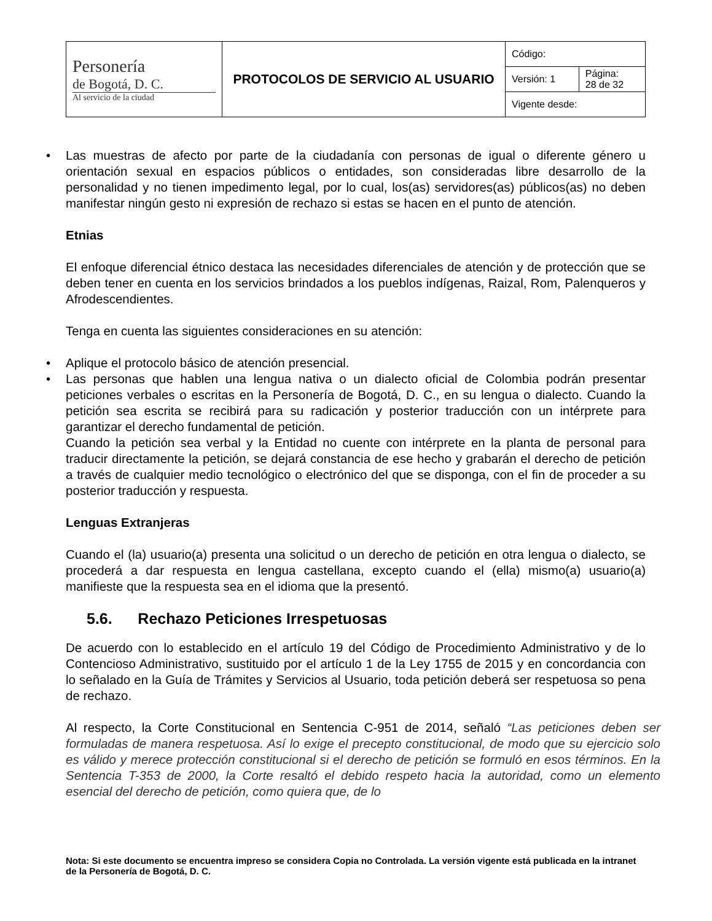| Personería de Bogotá, D. C. Al servicio de la ciudad | PROTOCOLOS DE SERVICIO AL USUARIO | Código: | |
| | | Versión: 1 | Página: 28 de 32 |
| | | Vigente desde: | |
• Las muestras de afecto por parte de la ciudadanía con personas de igual o diferente género u orientación sexual en espacios públicos o entidades, son consideradas libre desarrollo de la personalidad y no tienen impedimento legal, por lo cual, los(as) servidores(as) públicos(as) no deben manifestar ningún gesto ni expresión de rechazo si estas se hacen en el punto de atención.
Etnias
El enfoque diferencial étnico destaca las necesidades diferenciales de atención y de protección que se deben tener en cuenta en los servicios brindados a los pueblos indígenas, Raizal, Rom, Palenqueros y Afrodescendientes.
Tenga en cuenta las siguientes consideraciones en su atención:
• Aplique el protocolo básico de atención presencial.
• Las personas que hablen una lengua nativa o un dialecto oficial de Colombia podrán presentar peticiones verbales o escritas en la Personería de Bogotá, D. C., en su lengua o dialecto. Cuando la petición sea escrita se recibirá para su radicación y posterior traducción con un intérprete para garantizar el derecho fundamental de petición.
Cuando la petición sea verbal y la Entidad no cuente con intérprete en la planta de personal para traducir directamente la petición, se dejará constancia de ese hecho y grabarán el derecho de petición a través de cualquier medio tecnológico o electrónico del que se disponga, con el fin de proceder a su posterior traducción y respuesta.
Lenguas Extranjeras
Cuando el (la) usuario(a) presenta una solicitud o un derecho de petición en otra lengua o dialecto, se procederá a dar respuesta en lengua castellana, excepto cuando el (ella) mismo(a) usuario(a) manifieste que la respuesta sea en el idioma que la presentó.
5.6. Rechazo Peticiones Irrespetuosas
De acuerdo con lo establecido en el artículo 19 del Código de Procedimiento Administrativo y de lo Contencioso Administrativo, sustituido por el artículo 1 de la Ley 1755 de 2015 y en concordancia con lo señalado en la Guía de Trámites y Servicios al Usuario, toda petición deberá ser respetuosa so pena de rechazo.
Al respecto, la Corte Constitucional en Sentencia C-951 de 2014, señaló “Las peticiones deben ser formuladas de manera respetuosa. Así lo exige el precepto constitucional, de modo que su ejercicio solo es válido y merece protección constitucional si el derecho de petición se formuló en esos términos. En la Sentencia T-353 de 2000, la Corte resaltó el debido respeto hacia la autoridad, como un elemento esencial del derecho de petición, como quiera que, de lo
Nota: Si este documento se encuentra impreso se considera Copia no Controlada. La versión vigente está publicada en la intranet de la Personería de Bogotá, D. C.